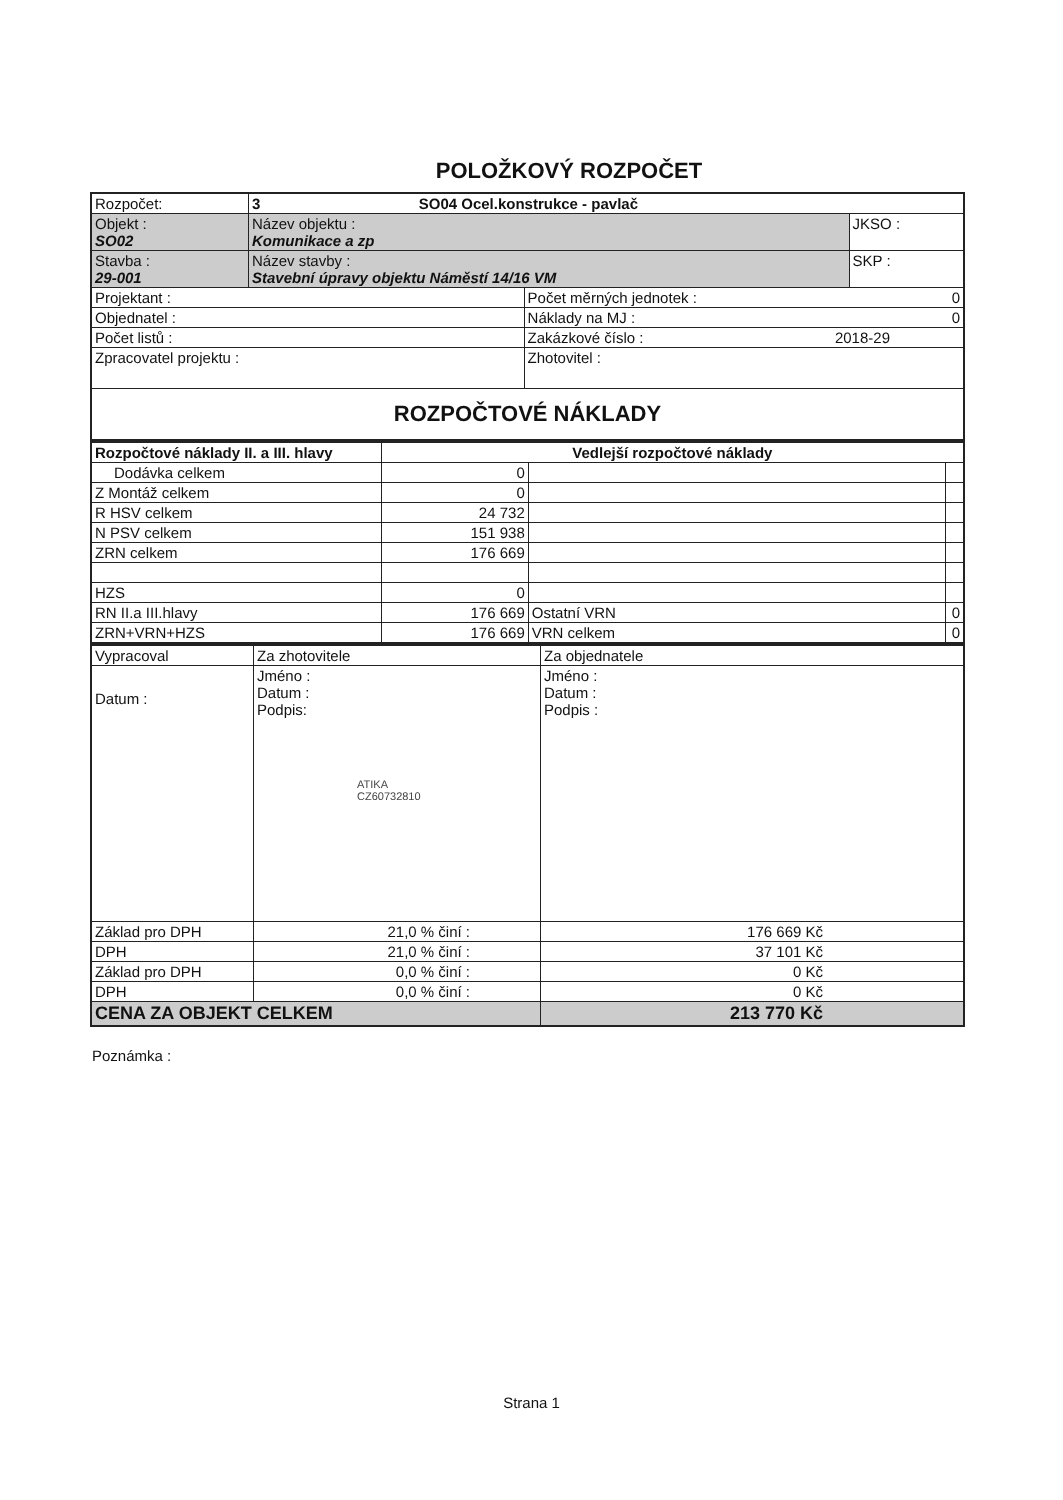POLOŽKOVÝ ROZPOČET
| Rozpočet: | 3 SO04 Ocel.konstrukce - pavlač | | |
| Objekt : SO02 | Název objektu : Komunikace a zp | | JKSO : |
| Stavba : 29-001 | Název stavby : Stavební úpravy objektu Náměstí 14/16 VM | | SKP : |
| Projektant : | | Počet měrných jednotek : 0 | |
| Objednatel : | | Náklady na MJ : 0 | |
| Počet listů : | | Zakázkové číslo : 2018-29 | |
| Zpracovatel projektu : | | Zhotovitel : | |
| ROZPOČTOVÉ NÁKLADY | | | |
| Rozpočtové náklady II. a III. hlavy | Vedlejší rozpočtové náklady | | |
| --- | --- | --- | --- |
| Dodávka celkem | 0 | | |
| Z Montáž celkem | 0 | | |
| R HSV celkem | 24 732 | | |
| N PSV celkem | 151 938 | | |
| ZRN celkem | 176 669 | | |
| HZS | 0 | | |
| RN II.a III.hlavy | 176 669 | Ostatní VRN | 0 |
| ZRN+VRN+HZS | 176 669 | VRN celkem | 0 |
| Vypracoval | Za zhotovitele | Za objednatele |
| Datum : | Jméno : Datum : Podpis: ATIKA CZ60732810 | Jméno : Datum : Podpis : |
| Základ pro DPH | 21,0 % činí : | 176 669 Kč |
| DPH | 21,0 % činí : | 37 101 Kč |
| Základ pro DPH | 0,0 % činí : | 0 Kč |
| DPH | 0,0 % činí : | 0 Kč |
| CENA ZA OBJEKT CELKEM | | 213 770 Kč |
Poznámka :
Strana 1